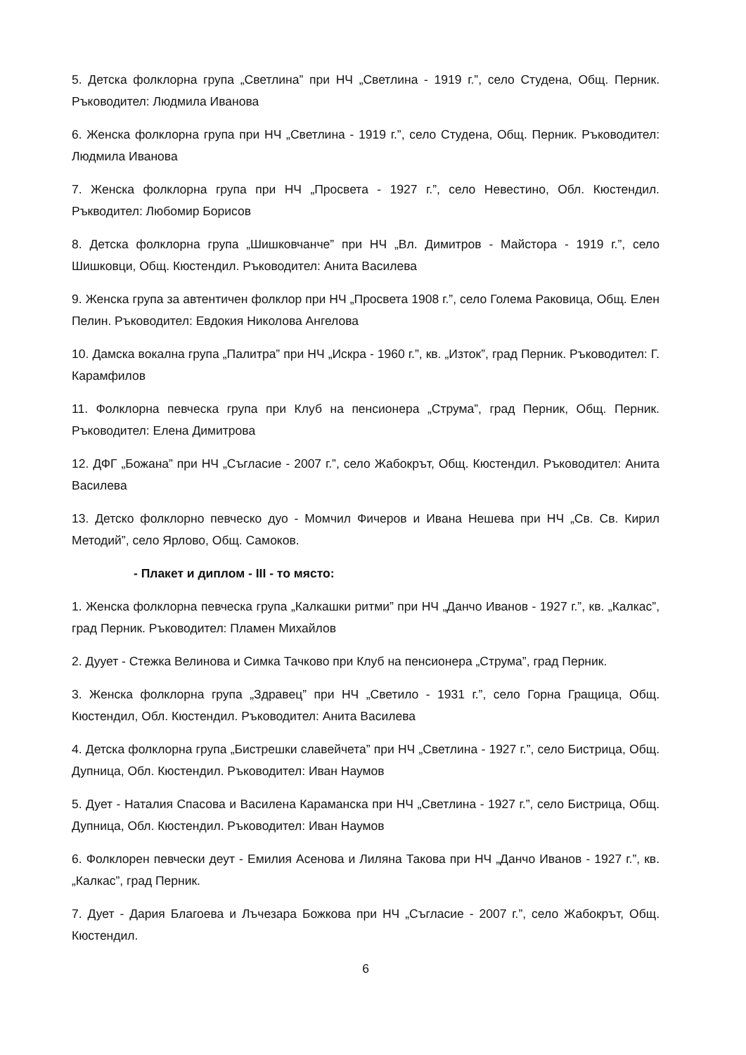5. Детска фолклорна група „Светлина” при НЧ „Светлина - 1919 г.”, село Студена, Общ. Перник. Ръководител: Людмила Иванова
6. Женска фолклорна група при НЧ „Светлина - 1919 г.”, село Студена, Общ. Перник. Ръководител: Людмила Иванова
7. Женска фолклорна група при НЧ „Просвета - 1927 г.”, село Невестино, Обл. Кюстендил. Ръкводител: Любомир Борисов
8. Детска фолклорна група „Шишковчанче” при НЧ „Вл. Димитров - Майстора - 1919 г.”, село Шишковци, Общ. Кюстендил. Ръководител: Анита Василева
9. Женска група за автентичен фолклор при НЧ „Просвета 1908 г.”, село Голема Раковица, Общ. Елен Пелин. Ръководител: Евдокия Николова Ангелова
10. Дамска вокална група „Палитра” при НЧ „Искра - 1960 г.”, кв. „Изток”, град Перник. Ръководител: Г. Карамфилов
11. Фолклорна певческа група при Клуб на пенсионера „Струма”, град Перник, Общ. Перник. Ръководител: Елена Димитрова
12. ДФГ „Божана” при НЧ „Съгласие - 2007 г.”, село Жабокрът, Общ. Кюстендил. Ръководител: Анита Василева
13. Детско фолклорно певческо дуо - Момчил Фичеров и Ивана Нешева при НЧ „Св. Св. Кирил Методий”, село Ярлово, Общ. Самоков.
- Плакет и диплом - III - то място:
1. Женска фолклорна певческа група „Калкашки ритми” при НЧ „Данчо Иванов - 1927 г.”, кв. „Калкас”, град Перник. Ръководител: Пламен Михайлов
2. Дуует - Стежка Велинова и Симка Тачково при Клуб на пенсионера „Струма”, град Перник.
3. Женска фолклорна група „Здравец” при НЧ „Светило - 1931 г.”, село Горна Гращица, Общ. Кюстендил, Обл. Кюстендил. Ръководител: Анита Василева
4. Детска фолклорна група „Бистрешки славейчета” при НЧ „Светлина - 1927 г.”, село Бистрица, Общ. Дупница, Обл. Кюстендил. Ръководител: Иван Наумов
5. Дует - Наталия Спасова и Василена Караманска при НЧ „Светлина - 1927 г.”, село Бистрица, Общ. Дупница, Обл. Кюстендил. Ръководител: Иван Наумов
6. Фолклорен певчески деут - Емилия Асенова и Лиляна Такова при НЧ „Данчо Иванов - 1927 г.”, кв. „Калкас”, град Перник.
7. Дует - Дария Благоева и Лъчезара Божкова при НЧ „Съгласие - 2007 г.”, село Жабокрът, Общ. Кюстендил.
6